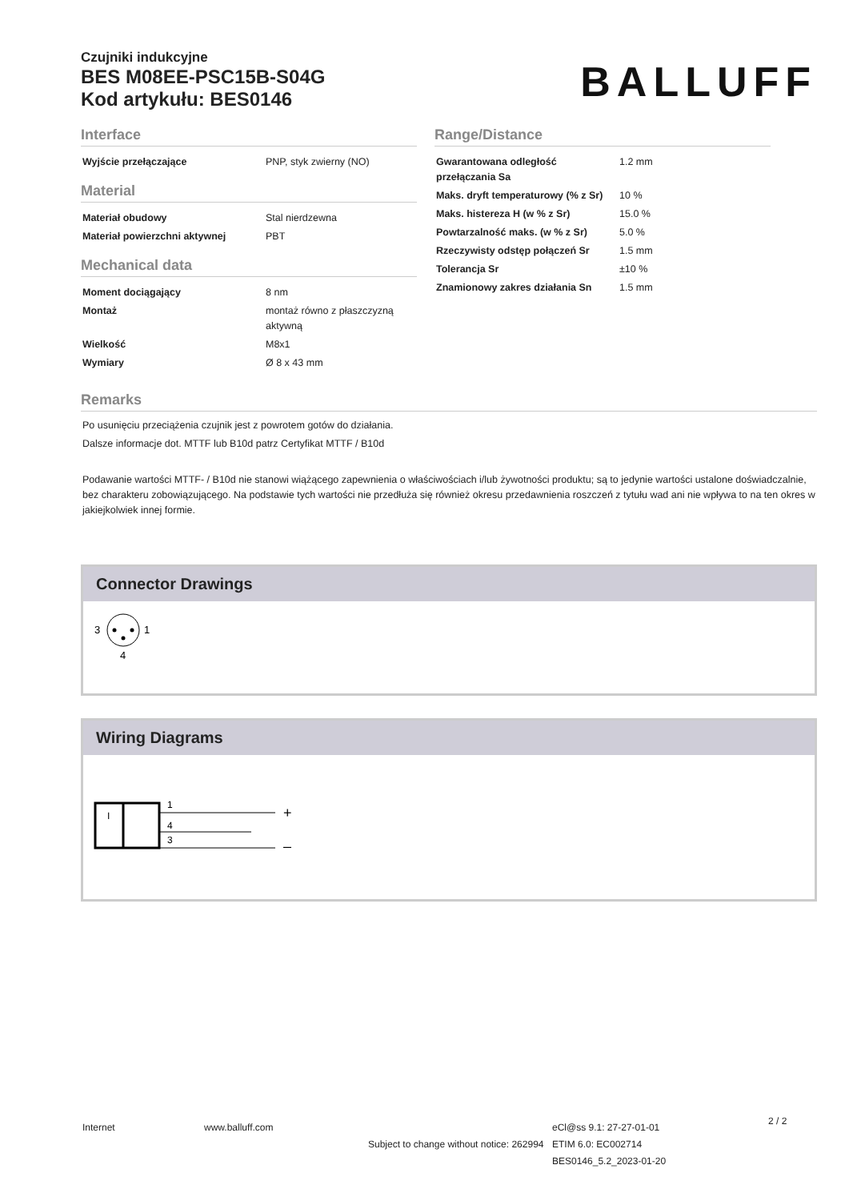Czujniki indukcyjne
BES M08EE-PSC15B-S04G
Kod artykułu: BES0146
BALLUFF
Interface
| Wyjście przełączające | PNP, styk zwierny (NO) |
Material
| Materiał obudowy | Stal nierdzewna |
| Materiał powierzchni aktywnej | PBT |
Mechanical data
| Moment dociągający | 8 nm |
| Montaż | montaż równo z płaszczyzną aktywną |
| Wielkość | M8x1 |
| Wymiary | Ø 8 x 43 mm |
Range/Distance
| Gwarantowana odległość przełączania Sa | 1.2 mm |
| Maks. dryft temperaturowy (% z Sr) | 10 % |
| Maks. histereza H (w % z Sr) | 15.0 % |
| Powtarzalność maks. (w % z Sr) | 5.0 % |
| Rzeczywisty odstęp połączeń Sr | 1.5 mm |
| Tolerancja Sr | ±10 % |
| Znamionowy zakres działania Sn | 1.5 mm |
Remarks
Po usunięciu przeciążenia czujnik jest z powrotem gotów do działania.
Dalsze informacje dot. MTTF lub B10d patrz Certyfikat MTTF / B10d
Podawanie wartości MTTF- / B10d nie stanowi wiążącego zapewnienia o właściwościach i/lub żywotności produktu; są to jedynie wartości ustalone doświadczalnie, bez charakteru zobowiązującego. Na podstawie tych wartości nie przedłuża się również okresu przedawnienia roszczeń z tytułu wad ani nie wpływa to na ten okres w jakiejkolwiek innej formie.
Connector Drawings
3
1
4
Wiring Diagrams
I
1
4
3
+
–
Internet www.balluff.com
Subject to change without notice: 262994
eCl@ss 9.1: 27-27-01-01
ETIM 6.0: EC002714
BES0146_5.2_2023-01-20
2 / 2